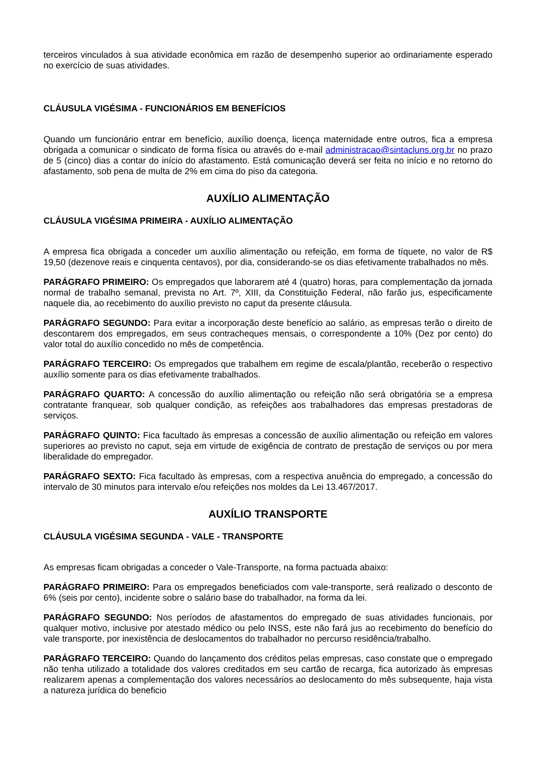terceiros vinculados à sua atividade econômica em razão de desempenho superior ao ordinariamente esperado no exercício de suas atividades.
CLÁUSULA VIGÉSIMA - FUNCIONÁRIOS EM BENEFÍCIOS
Quando um funcionário entrar em benefício, auxílio doença, licença maternidade entre outros, fica a empresa obrigada a comunicar o sindicato de forma física ou através do e-mail administracao@sintacluns.org.br no prazo de 5 (cinco) dias a contar do início do afastamento. Está comunicação deverá ser feita no início e no retorno do afastamento, sob pena de multa de 2% em cima do piso da categoria.
AUXÍLIO ALIMENTAÇÃO
CLÁUSULA VIGÉSIMA PRIMEIRA - AUXÍLIO ALIMENTAÇÃO
A empresa fica obrigada a conceder um auxílio alimentação ou refeição, em forma de tíquete, no valor de R$ 19,50 (dezenove reais e cinquenta centavos), por dia, considerando-se os dias efetivamente trabalhados no mês.
PARÁGRAFO PRIMEIRO: Os empregados que laborarem até 4 (quatro) horas, para complementação da jornada normal de trabalho semanal, prevista no Art. 7º, XIII, da Constituição Federal, não farão jus, especificamente naquele dia, ao recebimento do auxílio previsto no caput da presente cláusula.
PARÁGRAFO SEGUNDO: Para evitar a incorporação deste benefício ao salário, as empresas terão o direito de descontarem dos empregados, em seus contracheques mensais, o correspondente a 10% (Dez por cento) do valor total do auxílio concedido no mês de competência.
PARÁGRAFO TERCEIRO: Os empregados que trabalhem em regime de escala/plantão, receberão o respectivo auxílio somente para os dias efetivamente trabalhados.
PARÁGRAFO QUARTO: A concessão do auxílio alimentação ou refeição não será obrigatória se a empresa contratante franquear, sob qualquer condição, as refeições aos trabalhadores das empresas prestadoras de serviços.
PARÁGRAFO QUINTO: Fica facultado às empresas a concessão de auxílio alimentação ou refeição em valores superiores ao previsto no caput, seja em virtude de exigência de contrato de prestação de serviços ou por mera liberalidade do empregador.
PARÁGRAFO SEXTO: Fica facultado às empresas, com a respectiva anuência do empregado, a concessão do intervalo de 30 minutos para intervalo e/ou refeições nos moldes da Lei 13.467/2017.
AUXÍLIO TRANSPORTE
CLÁUSULA VIGÉSIMA SEGUNDA - VALE - TRANSPORTE
As empresas ficam obrigadas a conceder o Vale-Transporte, na forma pactuada abaixo:
PARÁGRAFO PRIMEIRO: Para os empregados beneficiados com vale-transporte, será realizado o desconto de 6% (seis por cento), incidente sobre o salário base do trabalhador, na forma da lei.
PARÁGRAFO SEGUNDO: Nos períodos de afastamentos do empregado de suas atividades funcionais, por qualquer motivo, inclusive por atestado médico ou pelo INSS, este não fará jus ao recebimento do benefício do vale transporte, por inexistência de deslocamentos do trabalhador no percurso residência/trabalho.
PARÁGRAFO TERCEIRO: Quando do lançamento dos créditos pelas empresas, caso constate que o empregado não tenha utilizado a totalidade dos valores creditados em seu cartão de recarga, fica autorizado às empresas realizarem apenas a complementação dos valores necessários ao deslocamento do mês subsequente, haja vista a natureza jurídica do beneficio